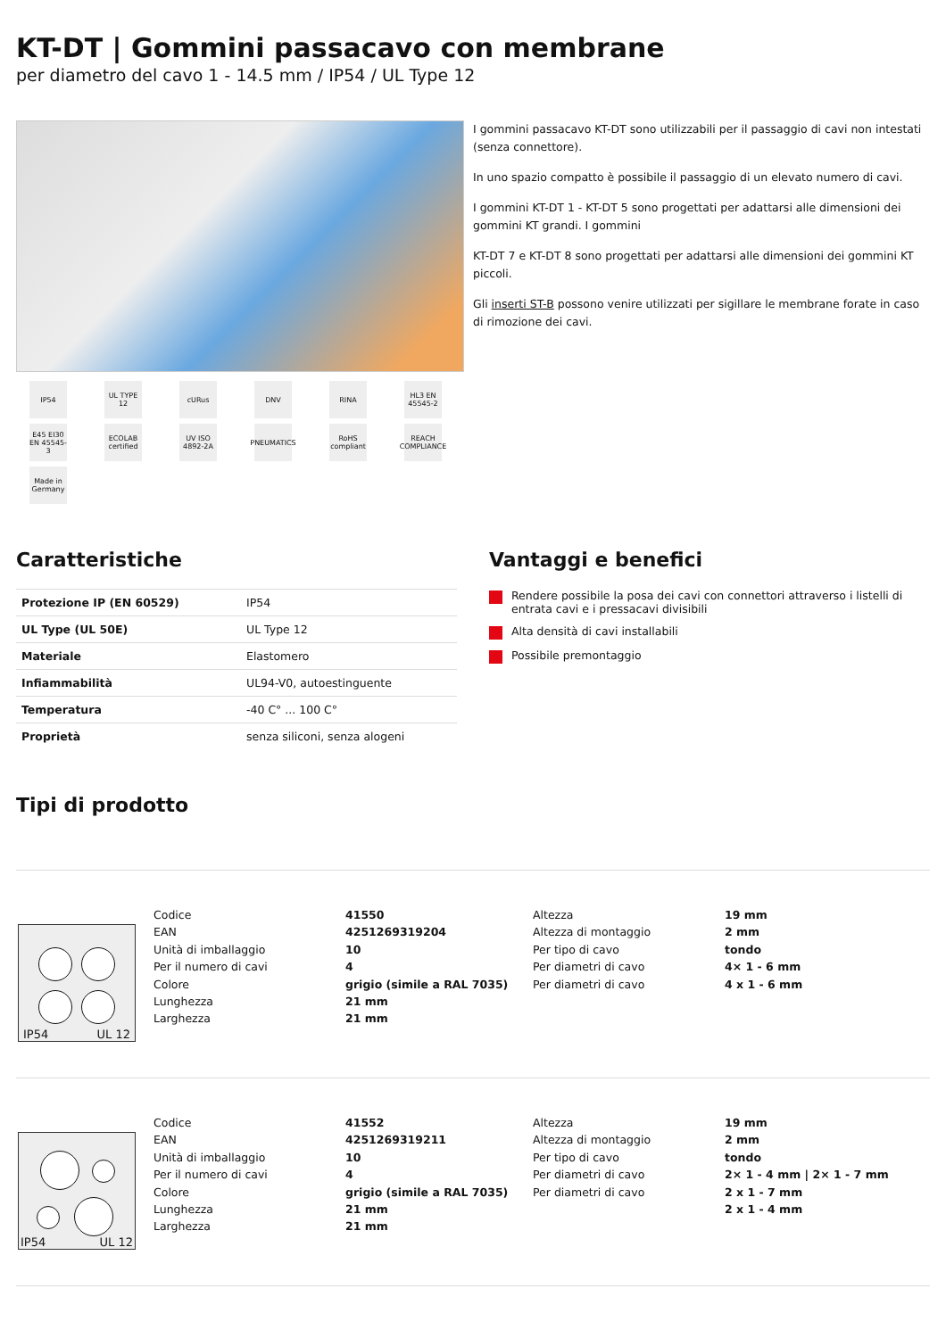KT-DT | Gommini passacavo con membrane
per diametro del cavo 1 - 14.5 mm / IP54 / UL Type 12
IP54
UL TYPE 12
cURus
DNV
RINA
HL3 EN 45545-2
E45 EI30 EN 45545-3
ECOLAB certified
UV ISO 4892-2A
PNEUMATICS
RoHS compliant
REACH COMPLIANCE
Made in Germany
I gommini passacavo KT-DT sono utilizzabili per il passaggio di cavi non intestati (senza connettore).
In uno spazio compatto è possibile il passaggio di un elevato numero di cavi.
I gommini KT-DT 1 - KT-DT 5 sono progettati per adattarsi alle dimensioni dei gommini KT grandi. I gommini
KT-DT 7 e KT-DT 8 sono progettati per adattarsi alle dimensioni dei gommini KT piccoli.
Gli inserti ST-B possono venire utilizzati per sigillare le membrane forate in caso di rimozione dei cavi.
Caratteristiche
| Protezione IP (EN 60529) | IP54 |
| UL Type (UL 50E) | UL Type 12 |
| Materiale | Elastomero |
| Infiammabilità | UL94-V0, autoestinguente |
| Temperatura | -40 C° ... 100 C° |
| Proprietà | senza siliconi, senza alogeni |
Vantaggi e benefici
Rendere possibile la posa dei cavi con connettori attraverso i listelli di entrata cavi e i pressacavi divisibili
Alta densità di cavi installabili
Possibile premontaggio
Tipi di prodotto
IP54 UL 12
| Codice EAN Unità di imballaggio Per il numero di cavi Colore Lunghezza Larghezza | 41550 4251269319204 10 4 grigio (simile a RAL 7035) 21 mm 21 mm | Altezza Altezza di montaggio Per tipo di cavo Per diametri di cavo Per diametri di cavo | 19 mm 2 mm tondo 4× 1 - 6 mm 4 x 1 - 6 mm |
IP54 UL 12
| Codice EAN Unità di imballaggio Per il numero di cavi Colore Lunghezza Larghezza | 41552 4251269319211 10 4 grigio (simile a RAL 7035) 21 mm 21 mm | Altezza Altezza di montaggio Per tipo di cavo Per diametri di cavo Per diametri di cavo | 19 mm 2 mm tondo 2× 1 - 4 mm / 2× 1 - 7 mm 2 x 1 - 7 mm 2 x 1 - 4 mm |